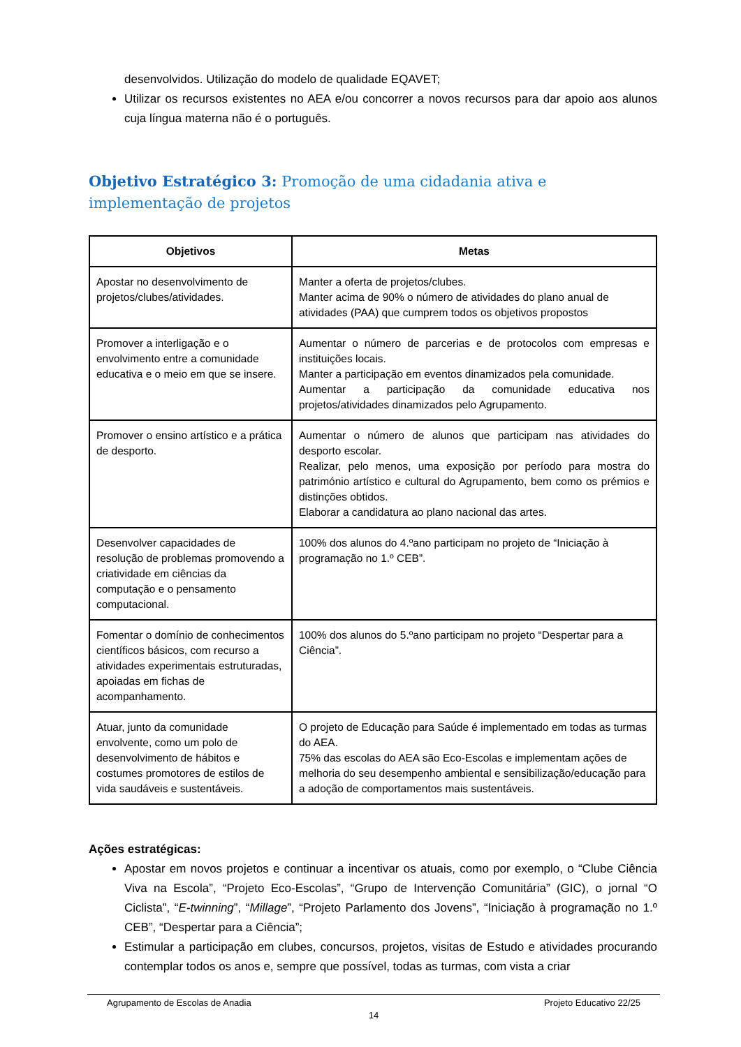desenvolvidos. Utilização do modelo de qualidade EQAVET;
Utilizar os recursos existentes no AEA e/ou concorrer a novos recursos para dar apoio aos alunos cuja língua materna não é o português.
Objetivo Estratégico 3: Promoção de uma cidadania ativa e implementação de projetos
| Objetivos | Metas |
| --- | --- |
| Apostar no desenvolvimento de projetos/clubes/atividades. | Manter a oferta de projetos/clubes. Manter acima de 90% o número de atividades do plano anual de atividades (PAA) que cumprem todos os objetivos propostos |
| Promover a interligação e o envolvimento entre a comunidade educativa e o meio em que se insere. | Aumentar o número de parcerias e de protocolos com empresas e instituições locais. Manter a participação em eventos dinamizados pela comunidade. Aumentar a participação da comunidade educativa nos projetos/atividades dinamizados pelo Agrupamento. |
| Promover o ensino artístico e a prática de desporto. | Aumentar o número de alunos que participam nas atividades do desporto escolar. Realizar, pelo menos, uma exposição por período para mostra do património artístico e cultural do Agrupamento, bem como os prémios e distinções obtidos. Elaborar a candidatura ao plano nacional das artes. |
| Desenvolver capacidades de resolução de problemas promovendo a criatividade em ciências da computação e o pensamento computacional. | 100% dos alunos do 4.ºano participam no projeto de “Iniciação à programação no 1.º CEB”. |
| Fomentar o domínio de conhecimentos científicos básicos, com recurso a atividades experimentais estruturadas, apoiadas em fichas de acompanhamento. | 100% dos alunos do 5.ºano participam no projeto “Despertar para a Ciência”. |
| Atuar, junto da comunidade envolvente, como um polo de desenvolvimento de hábitos e costumes promotores de estilos de vida saudáveis e sustentáveis. | O projeto de Educação para Saúde é implementado em todas as turmas do AEA. 75% das escolas do AEA são Eco-Escolas e implementam ações de melhoria do seu desempenho ambiental e sensibilização/educação para a adoção de comportamentos mais sustentáveis. |
Ações estratégicas:
Apostar em novos projetos e continuar a incentivar os atuais, como por exemplo, o “Clube Ciência Viva na Escola”, “Projeto Eco-Escolas”, “Grupo de Intervenção Comunitária” (GIC), o jornal “O Ciclista”, “E-twinning”, “Millage”, “Projeto Parlamento dos Jovens”, “Iniciação à programação no 1.º CEB”, “Despertar para a Ciência”;
Estimular a participação em clubes, concursos, projetos, visitas de Estudo e atividades procurando contemplar todos os anos e, sempre que possível, todas as turmas, com vista a criar
Agrupamento de Escolas de Anadia Projeto Educativo 22/25
14